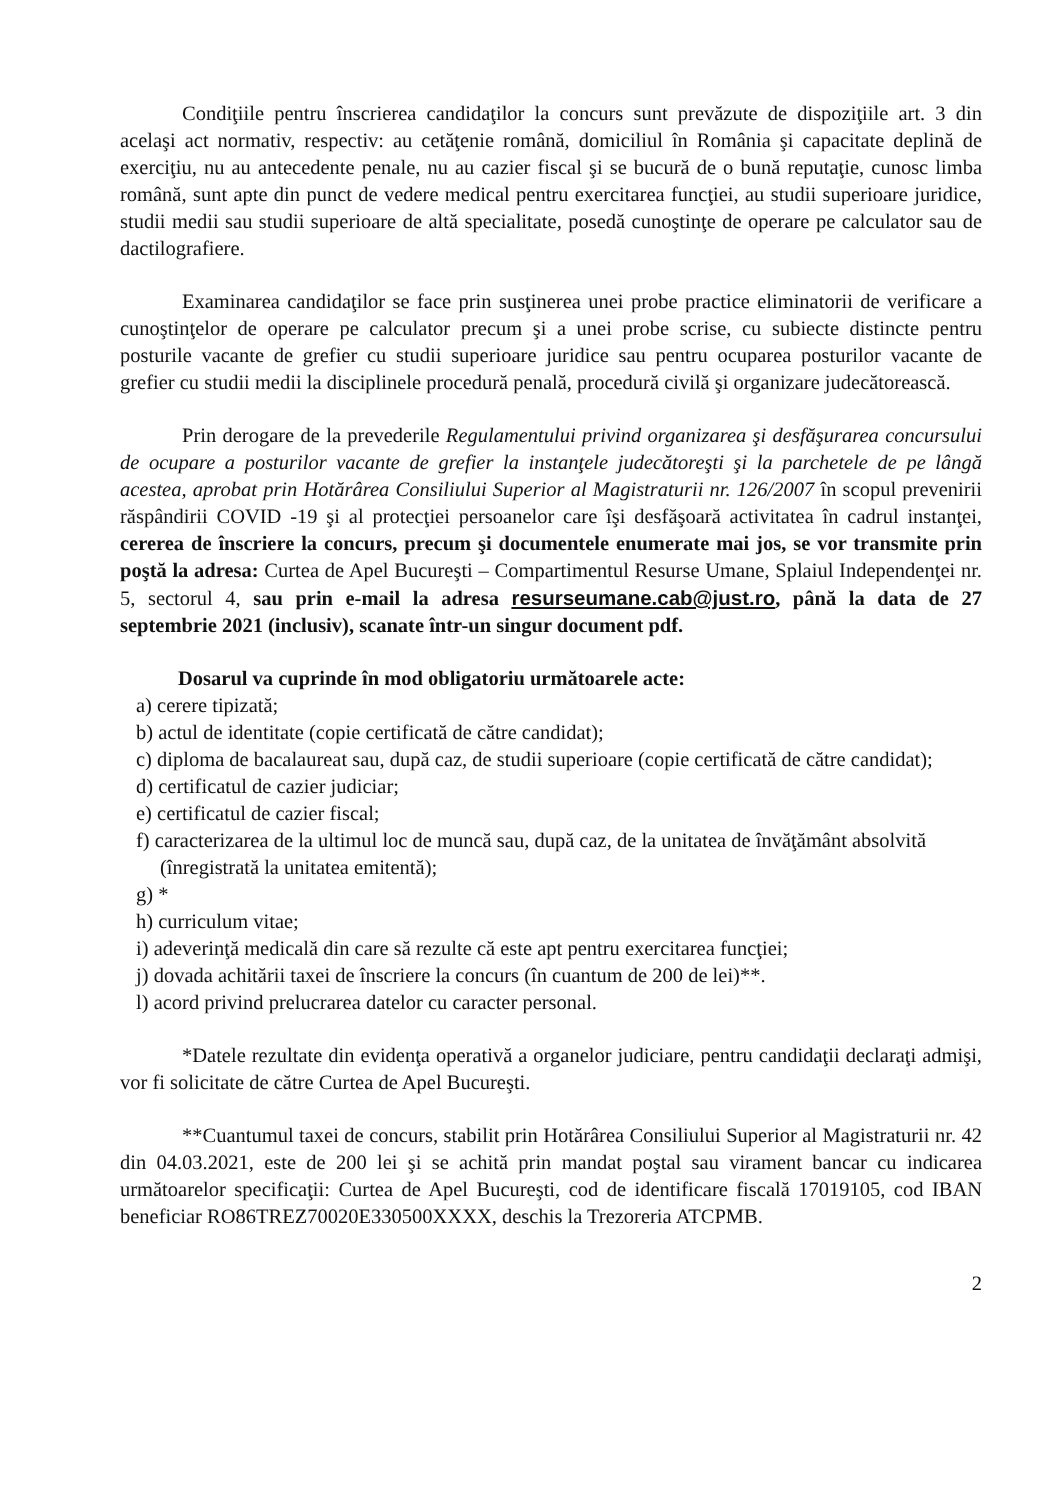Condiţiile pentru înscrierea candidaţilor la concurs sunt prevăzute de dispoziţiile art. 3 din acelaşi act normativ, respectiv: au cetăţenie română, domiciliul în România şi capacitate deplină de exerciţiu, nu au antecedente penale, nu au cazier fiscal şi se bucură de o bună reputaţie, cunosc limba română, sunt apte din punct de vedere medical pentru exercitarea funcţiei, au studii superioare juridice, studii medii sau studii superioare de altă specialitate, posedă cunoştinţe de operare pe calculator sau de dactilografiere.
Examinarea candidaţilor se face prin susţinerea unei probe practice eliminatorii de verificare a cunoştinţelor de operare pe calculator precum şi a unei probe scrise, cu subiecte distincte pentru posturile vacante de grefier cu studii superioare juridice sau pentru ocuparea posturilor vacante de grefier cu studii medii la disciplinele procedură penală, procedură civilă şi organizare judecătorească.
Prin derogare de la prevederile Regulamentului privind organizarea şi desfăşurarea concursului de ocupare a posturilor vacante de grefier la instanţele judecătoreşti şi la parchetele de pe lângă acestea, aprobat prin Hotărârea Consiliului Superior al Magistraturii nr. 126/2007 în scopul prevenirii răspândirii COVID -19 şi al protecţiei persoanelor care îşi desfăşoară activitatea în cadrul instanţei, cererea de înscriere la concurs, precum şi documentele enumerate mai jos, se vor transmite prin poştă la adresa: Curtea de Apel Bucureşti – Compartimentul Resurse Umane, Splaiul Independenţei nr. 5, sectorul 4, sau prin e-mail la adresa resurseumane.cab@just.ro, până la data de 27 septembrie 2021 (inclusiv), scanate într-un singur document pdf.
Dosarul va cuprinde în mod obligatoriu următoarele acte:
a) cerere tipizată;
b) actul de identitate (copie certificată de către candidat);
c) diploma de bacalaureat sau, după caz, de studii superioare (copie certificată de către candidat);
d) certificatul de cazier judiciar;
e) certificatul de cazier fiscal;
f) caracterizarea de la ultimul loc de muncă sau, după caz, de la unitatea de învăţământ absolvită (înregistrată la unitatea emitentă);
g) *
h) curriculum vitae;
i) adeverinţă medicală din care să rezulte că este apt pentru exercitarea funcţiei;
j) dovada achitării taxei de înscriere la concurs (în cuantum de 200 de lei)**.
l) acord privind prelucrarea datelor cu caracter personal.
*Datele rezultate din evidenţa operativă a organelor judiciare, pentru candidaţii declaraţi admişi, vor fi solicitate de către Curtea de Apel Bucureşti.
**Cuantumul taxei de concurs, stabilit prin Hotărârea Consiliului Superior al Magistraturii nr. 42 din 04.03.2021, este de 200 lei şi se achită prin mandat poştal sau virament bancar cu indicarea următoarelor specificaţii: Curtea de Apel Bucureşti, cod de identificare fiscală 17019105, cod IBAN beneficiar RO86TREZ70020E330500XXXX, deschis la Trezoreria ATCPMB.
2